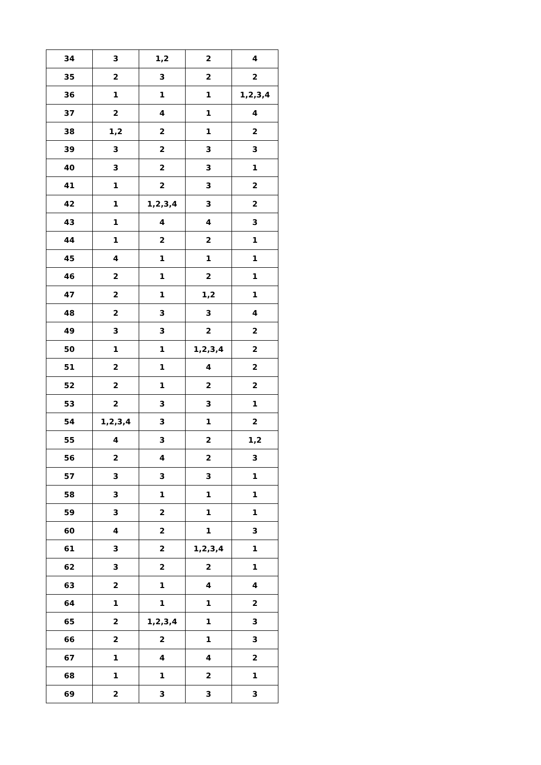| 34 | 3 | 1,2 | 2 | 4 |
| 35 | 2 | 3 | 2 | 2 |
| 36 | 1 | 1 | 1 | 1,2,3,4 |
| 37 | 2 | 4 | 1 | 4 |
| 38 | 1,2 | 2 | 1 | 2 |
| 39 | 3 | 2 | 3 | 3 |
| 40 | 3 | 2 | 3 | 1 |
| 41 | 1 | 2 | 3 | 2 |
| 42 | 1 | 1,2,3,4 | 3 | 2 |
| 43 | 1 | 4 | 4 | 3 |
| 44 | 1 | 2 | 2 | 1 |
| 45 | 4 | 1 | 1 | 1 |
| 46 | 2 | 1 | 2 | 1 |
| 47 | 2 | 1 | 1,2 | 1 |
| 48 | 2 | 3 | 3 | 4 |
| 49 | 3 | 3 | 2 | 2 |
| 50 | 1 | 1 | 1,2,3,4 | 2 |
| 51 | 2 | 1 | 4 | 2 |
| 52 | 2 | 1 | 2 | 2 |
| 53 | 2 | 3 | 3 | 1 |
| 54 | 1,2,3,4 | 3 | 1 | 2 |
| 55 | 4 | 3 | 2 | 1,2 |
| 56 | 2 | 4 | 2 | 3 |
| 57 | 3 | 3 | 3 | 1 |
| 58 | 3 | 1 | 1 | 1 |
| 59 | 3 | 2 | 1 | 1 |
| 60 | 4 | 2 | 1 | 3 |
| 61 | 3 | 2 | 1,2,3,4 | 1 |
| 62 | 3 | 2 | 2 | 1 |
| 63 | 2 | 1 | 4 | 4 |
| 64 | 1 | 1 | 1 | 2 |
| 65 | 2 | 1,2,3,4 | 1 | 3 |
| 66 | 2 | 2 | 1 | 3 |
| 67 | 1 | 4 | 4 | 2 |
| 68 | 1 | 1 | 2 | 1 |
| 69 | 2 | 3 | 3 | 3 |